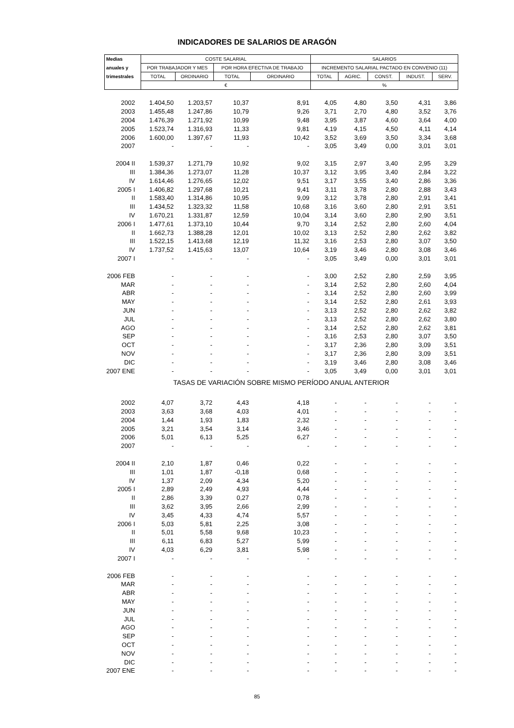INDICADORES DE SALARIOS DE ARAGÓN
| Medias | COSTE SALARIAL | | | | SALARIOS | | | | |
| --- | --- | --- | --- | --- | --- | --- | --- | --- | --- |
| anuales y | POR TRABAJADOR Y MES | | POR HORA EFECTIVA DE TRABAJO | | INCREMENTO SALARIAL PACTADO EN CONVENIO (11) | | | | |
| trimestrales | TOTAL | ORDINARIO | TOTAL | ORDINARIO | TOTAL | AGRIC. | CONST. | INDUST. | SERV. |
| | € | | | | % | | | | |
| 2002 | 1.404,50 | 1.203,57 | 10,37 | 8,91 | 4,05 | 4,80 | 3,50 | 4,31 | 3,86 |
| 2003 | 1.455,48 | 1.247,86 | 10,79 | 9,26 | 3,71 | 2,70 | 4,80 | 3,52 | 3,76 |
| 2004 | 1.476,39 | 1.271,92 | 10,99 | 9,48 | 3,95 | 3,87 | 4,60 | 3,64 | 4,00 |
| 2005 | 1.523,74 | 1.316,93 | 11,33 | 9,81 | 4,19 | 4,15 | 4,50 | 4,11 | 4,14 |
| 2006 | 1.600,00 | 1.397,67 | 11,93 | 10,42 | 3,52 | 3,69 | 3,50 | 3,34 | 3,68 |
| 2007 | - | - | - | - | 3,05 | 3,49 | 0,00 | 3,01 | 3,01 |
| 2004 II | 1.539,37 | 1.271,79 | 10,92 | 9,02 | 3,15 | 2,97 | 3,40 | 2,95 | 3,29 |
| III | 1.384,36 | 1.273,07 | 11,28 | 10,37 | 3,12 | 3,95 | 3,40 | 2,84 | 3,22 |
| IV | 1.614,46 | 1.276,65 | 12,02 | 9,51 | 3,17 | 3,55 | 3,40 | 2,86 | 3,36 |
| 2005 I | 1.406,82 | 1.297,68 | 10,21 | 9,41 | 3,11 | 3,78 | 2,80 | 2,88 | 3,43 |
| II | 1.583,40 | 1.314,86 | 10,95 | 9,09 | 3,12 | 3,78 | 2,80 | 2,91 | 3,41 |
| III | 1.434,52 | 1.323,32 | 11,58 | 10,68 | 3,16 | 3,60 | 2,80 | 2,91 | 3,51 |
| IV | 1.670,21 | 1.331,87 | 12,59 | 10,04 | 3,14 | 3,60 | 2,80 | 2,90 | 3,51 |
| 2006 I | 1.477,61 | 1.373,10 | 10,44 | 9,70 | 3,14 | 2,52 | 2,80 | 2,60 | 4,04 |
| II | 1.662,73 | 1.388,28 | 12,01 | 10,02 | 3,13 | 2,52 | 2,80 | 2,62 | 3,82 |
| III | 1.522,15 | 1.413,68 | 12,19 | 11,32 | 3,16 | 2,53 | 2,80 | 3,07 | 3,50 |
| IV | 1.737,52 | 1.415,63 | 13,07 | 10,64 | 3,19 | 3,46 | 2,80 | 3,08 | 3,46 |
| 2007 I | - | - | - | - | 3,05 | 3,49 | 0,00 | 3,01 | 3,01 |
| 2006 FEB | - | - | - | - | 3,00 | 2,52 | 2,80 | 2,59 | 3,95 |
| MAR | - | - | - | - | 3,14 | 2,52 | 2,80 | 2,60 | 4,04 |
| ABR | - | - | - | - | 3,14 | 2,52 | 2,80 | 2,60 | 3,99 |
| MAY | - | - | - | - | 3,14 | 2,52 | 2,80 | 2,61 | 3,93 |
| JUN | - | - | - | - | 3,13 | 2,52 | 2,80 | 2,62 | 3,82 |
| JUL | - | - | - | - | 3,13 | 2,52 | 2,80 | 2,62 | 3,80 |
| AGO | - | - | - | - | 3,14 | 2,52 | 2,80 | 2,62 | 3,81 |
| SEP | - | - | - | - | 3,16 | 2,53 | 2,80 | 3,07 | 3,50 |
| OCT | - | - | - | - | 3,17 | 2,36 | 2,80 | 3,09 | 3,51 |
| NOV | - | - | - | - | 3,17 | 2,36 | 2,80 | 3,09 | 3,51 |
| DIC | - | - | - | - | 3,19 | 3,46 | 2,80 | 3,08 | 3,46 |
| 2007 ENE | - | - | - | - | 3,05 | 3,49 | 0,00 | 3,01 | 3,01 |
| TASAS DE VARIACIÓN SOBRE MISMO PERÍODO ANUAL ANTERIOR | | | | | | | | | |
| 2002 | 4,07 | 3,72 | 4,43 | 4,18 | - | - | - | - | - |
| 2003 | 3,63 | 3,68 | 4,03 | 4,01 | - | - | - | - | - |
| 2004 | 1,44 | 1,93 | 1,83 | 2,32 | - | - | - | - | - |
| 2005 | 3,21 | 3,54 | 3,14 | 3,46 | - | - | - | - | - |
| 2006 | 5,01 | 6,13 | 5,25 | 6,27 | - | - | - | - | - |
| 2007 | - | - | - | - | - | - | - | - | - |
| 2004 II | 2,10 | 1,87 | 0,46 | 0,22 | - | - | - | - | - |
| III | 1,01 | 1,87 | -0,18 | 0,68 | - | - | - | - | - |
| IV | 1,37 | 2,09 | 4,34 | 5,20 | - | - | - | - | - |
| 2005 I | 2,89 | 2,49 | 4,93 | 4,44 | - | - | - | - | - |
| II | 2,86 | 3,39 | 0,27 | 0,78 | - | - | - | - | - |
| III | 3,62 | 3,95 | 2,66 | 2,99 | - | - | - | - | - |
| IV | 3,45 | 4,33 | 4,74 | 5,57 | - | - | - | - | - |
| 2006 I | 5,03 | 5,81 | 2,25 | 3,08 | - | - | - | - | - |
| II | 5,01 | 5,58 | 9,68 | 10,23 | - | - | - | - | - |
| III | 6,11 | 6,83 | 5,27 | 5,99 | - | - | - | - | - |
| IV | 4,03 | 6,29 | 3,81 | 5,98 | - | - | - | - | - |
| 2007 I | - | - | - | - | - | - | - | - | - |
| 2006 FEB | - | - | - | - | - | - | - | - | - |
| MAR | - | - | - | - | - | - | - | - | - |
| ABR | - | - | - | - | - | - | - | - | - |
| MAY | - | - | - | - | - | - | - | - | - |
| JUN | - | - | - | - | - | - | - | - | - |
| JUL | - | - | - | - | - | - | - | - | - |
| AGO | - | - | - | - | - | - | - | - | - |
| SEP | - | - | - | - | - | - | - | - | - |
| OCT | - | - | - | - | - | - | - | - | - |
| NOV | - | - | - | - | - | - | - | - | - |
| DIC | - | - | - | - | - | - | - | - | - |
| 2007 ENE | - | - | - | - | - | - | - | - | - |
85